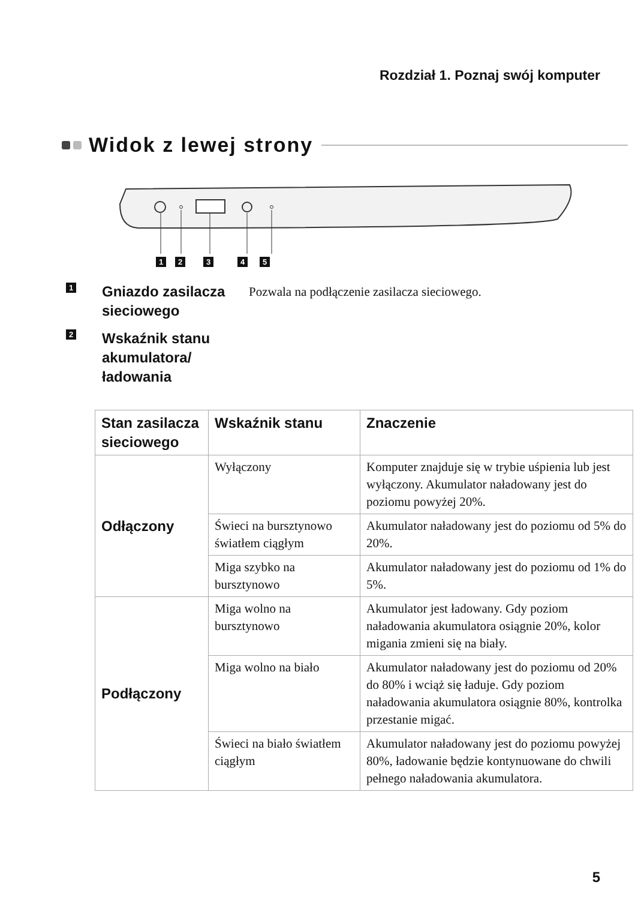Rozdział 1. Poznaj swój komputer
Widok z lewej strony
12345
1
Gniazdo zasilacza sieciowego
Pozwala na podłączenie zasilacza sieciowego.
2
Wskaźnik stanu akumulatora/ ładowania
| Stan zasilacza sieciowego | Wskaźnik stanu | Znaczenie |
| --- | --- | --- |
| Odłączony | Wyłączony | Komputer znajduje się w trybie uśpienia lub jest wyłączony. Akumulator naładowany jest do poziomu powyżej 20%. |
| | Świeci na bursztynowo światłem ciągłym | Akumulator naładowany jest do poziomu od 5% do 20%. |
| | Miga szybko na bursztynowo | Akumulator naładowany jest do poziomu od 1% do 5%. |
| Podłączony | Miga wolno na bursztynowo | Akumulator jest ładowany. Gdy poziom naładowania akumulatora osiągnie 20%, kolor migania zmieni się na biały. |
| | Miga wolno na biało | Akumulator naładowany jest do poziomu od 20% do 80% i wciąż się ładuje. Gdy poziom naładowania akumulatora osiągnie 80%, kontrolka przestanie migać. |
| | Świeci na biało światłem ciągłym | Akumulator naładowany jest do poziomu powyżej 80%, ładowanie będzie kontynuowane do chwili pełnego naładowania akumulatora. |
5